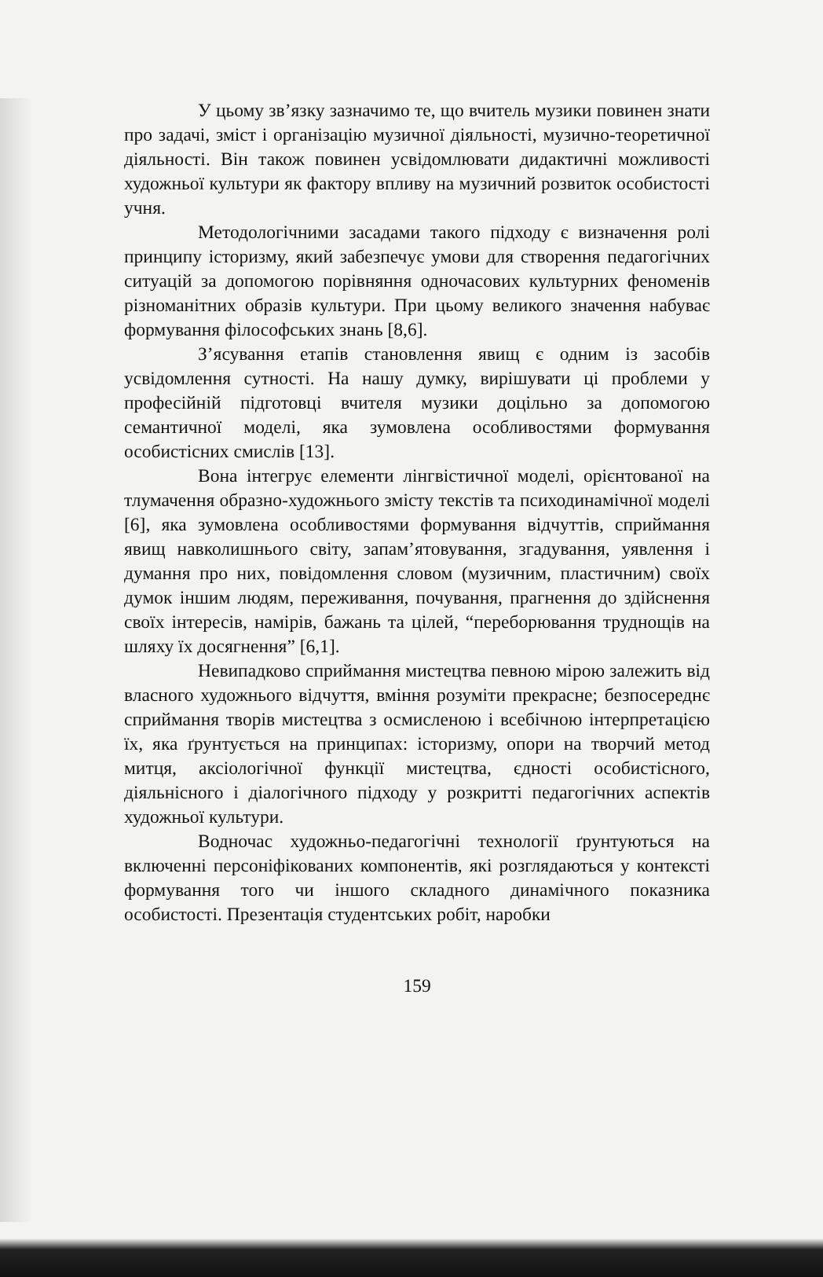У цьому зв’язку зазначимо те, що вчитель музики повинен знати про задачі, зміст і організацію музичної діяльності, музично-теоретичної діяльності. Він також повинен усвідомлювати дидактичні можливості художньої культури як фактору впливу на музичний розвиток особистості учня.
Методологічними засадами такого підходу є визначення ролі принципу історизму, який забезпечує умови для створення педагогічних ситуацій за допомогою порівняння одночасових культурних феноменів різноманітних образів культури. При цьому великого значення набуває формування філософських знань [8,6].
З’ясування етапів становлення явищ є одним із засобів усвідомлення сутності. На нашу думку, вирішувати ці проблеми у професійній підготовці вчителя музики доцільно за допомогою семантичної моделі, яка зумовлена особливостями формування особистісних смислів [13].
Вона інтегрує елементи лінгвістичної моделі, орієнтованої на тлумачення образно-художнього змісту текстів та психодинамічної моделі [6], яка зумовлена особливостями формування відчуттів, сприймання явищ навколишнього світу, запам’ятовування, згадування, уявлення і думання про них, повідомлення словом (музичним, пластичним) своїх думок іншим людям, переживання, почування, прагнення до здійснення своїх інтересів, намірів, бажань та цілей, “переборювання труднощів на шляху їх досягнення” [6,1].
Невипадково сприймання мистецтва певною мірою залежить від власного художнього відчуття, вміння розуміти прекрасне; безпосереднє сприймання творів мистецтва з осмисленою і всебічною інтерпретацією їх, яка ґрунтується на принципах: історизму, опори на творчий метод митця, аксіологічної функції мистецтва, єдності особистісного, діяльнісного і діалогічного підходу у розкритті педагогічних аспектів художньої культури.
Водночас художньо-педагогічні технології ґрунтуються на включенні персоніфікованих компонентів, які розглядаються у контексті формування того чи іншого складного динамічного показника особистості. Презентація студентських робіт, наробки
159